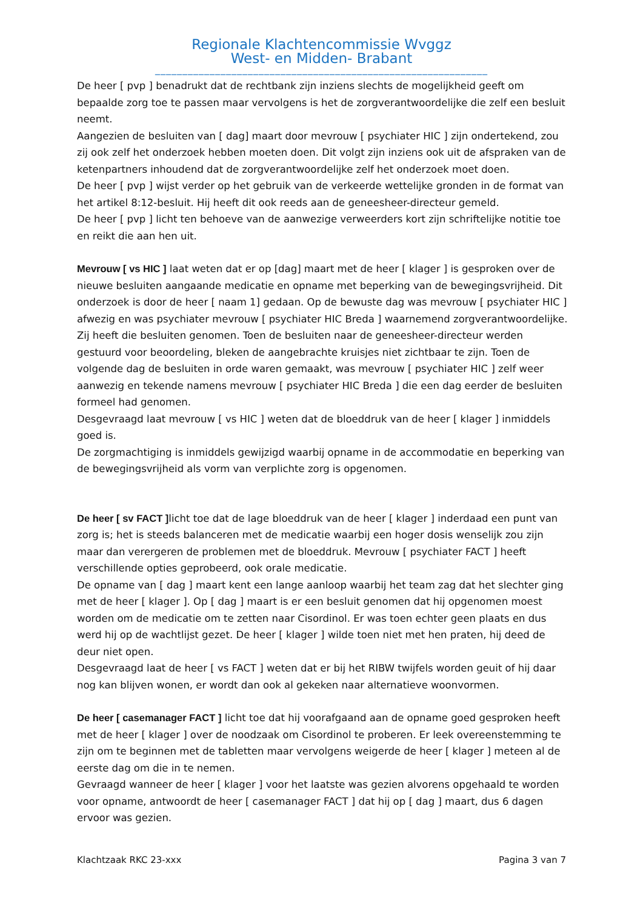Regionale Klachtencommissie Wvggz
West- en Midden- Brabant
_____________________________________________________________
De heer [ pvp ] benadrukt dat de rechtbank zijn inziens slechts de mogelijkheid geeft om bepaalde zorg toe te passen maar vervolgens is het de zorgverantwoordelijke die zelf een besluit neemt.
Aangezien de besluiten van [ dag] maart door mevrouw [ psychiater HIC ] zijn ondertekend, zou zij ook zelf het onderzoek hebben moeten doen. Dit volgt zijn inziens ook uit de afspraken van de ketenpartners inhoudend dat de zorgverantwoordelijke zelf het onderzoek moet doen.
De heer [ pvp ] wijst verder op het gebruik van de verkeerde wettelijke gronden in de format van het artikel 8:12-besluit. Hij heeft dit ook reeds aan de geneesheer-directeur gemeld.
De heer [ pvp ] licht ten behoeve van de aanwezige verweerders kort zijn schriftelijke notitie toe en reikt die aan hen uit.
Mevrouw [ vs HIC ] laat weten dat er op [dag] maart met de heer [ klager ] is gesproken over de nieuwe besluiten aangaande medicatie en opname met beperking van de bewegingsvrijheid. Dit onderzoek is door de heer [ naam 1] gedaan. Op de bewuste dag was mevrouw [ psychiater HIC ] afwezig en was psychiater mevrouw [ psychiater HIC Breda ] waarnemend zorgverantwoordelijke. Zij heeft die besluiten genomen. Toen de besluiten naar de geneesheer-directeur werden gestuurd voor beoordeling, bleken de aangebrachte kruisjes niet zichtbaar te zijn. Toen de volgende dag de besluiten in orde waren gemaakt, was mevrouw [ psychiater HIC ] zelf weer aanwezig en tekende namens mevrouw [ psychiater HIC Breda ] die een dag eerder de besluiten formeel had genomen.
Desgevraagd laat mevrouw [ vs HIC ] weten dat de bloeddruk van de heer [ klager ] inmiddels goed is.
De zorgmachtiging is inmiddels gewijzigd waarbij opname in de accommodatie en beperking van de bewegingsvrijheid als vorm van verplichte zorg is opgenomen.
De heer [ sv FACT ] licht toe dat de lage bloeddruk van de heer [ klager ] inderdaad een punt van zorg is; het is steeds balanceren met de medicatie waarbij een hoger dosis wenselijk zou zijn maar dan verergeren de problemen met de bloeddruk. Mevrouw [ psychiater FACT ] heeft verschillende opties geprobeerd, ook orale medicatie.
De opname van [ dag ] maart kent een lange aanloop waarbij het team zag dat het slechter ging met de heer [ klager ]. Op [ dag ] maart is er een besluit genomen dat hij opgenomen moest worden om de medicatie om te zetten naar Cisordinol. Er was toen echter geen plaats en dus werd hij op de wachtlijst gezet. De heer [ klager ] wilde toen niet met hen praten, hij deed de deur niet open.
Desgevraagd laat de heer [ vs FACT ] weten dat er bij het RIBW twijfels worden geuit of hij daar nog kan blijven wonen, er wordt dan ook al gekeken naar alternatieve woonvormen.
De heer [ casemanager FACT ] licht toe dat hij voorafgaand aan de opname goed gesproken heeft met de heer [ klager ] over de noodzaak om Cisordinol te proberen. Er leek overeenstemming te zijn om te beginnen met de tabletten maar vervolgens weigerde de heer [ klager ] meteen al de eerste dag om die in te nemen.
Gevraagd wanneer de heer [ klager ] voor het laatste was gezien alvorens opgehaald te worden voor opname, antwoordt de heer [ casemanager FACT ] dat hij op [ dag ] maart, dus 6 dagen ervoor was gezien.
Klachtzaak RKC 23-xxx Pagina 3 van 7